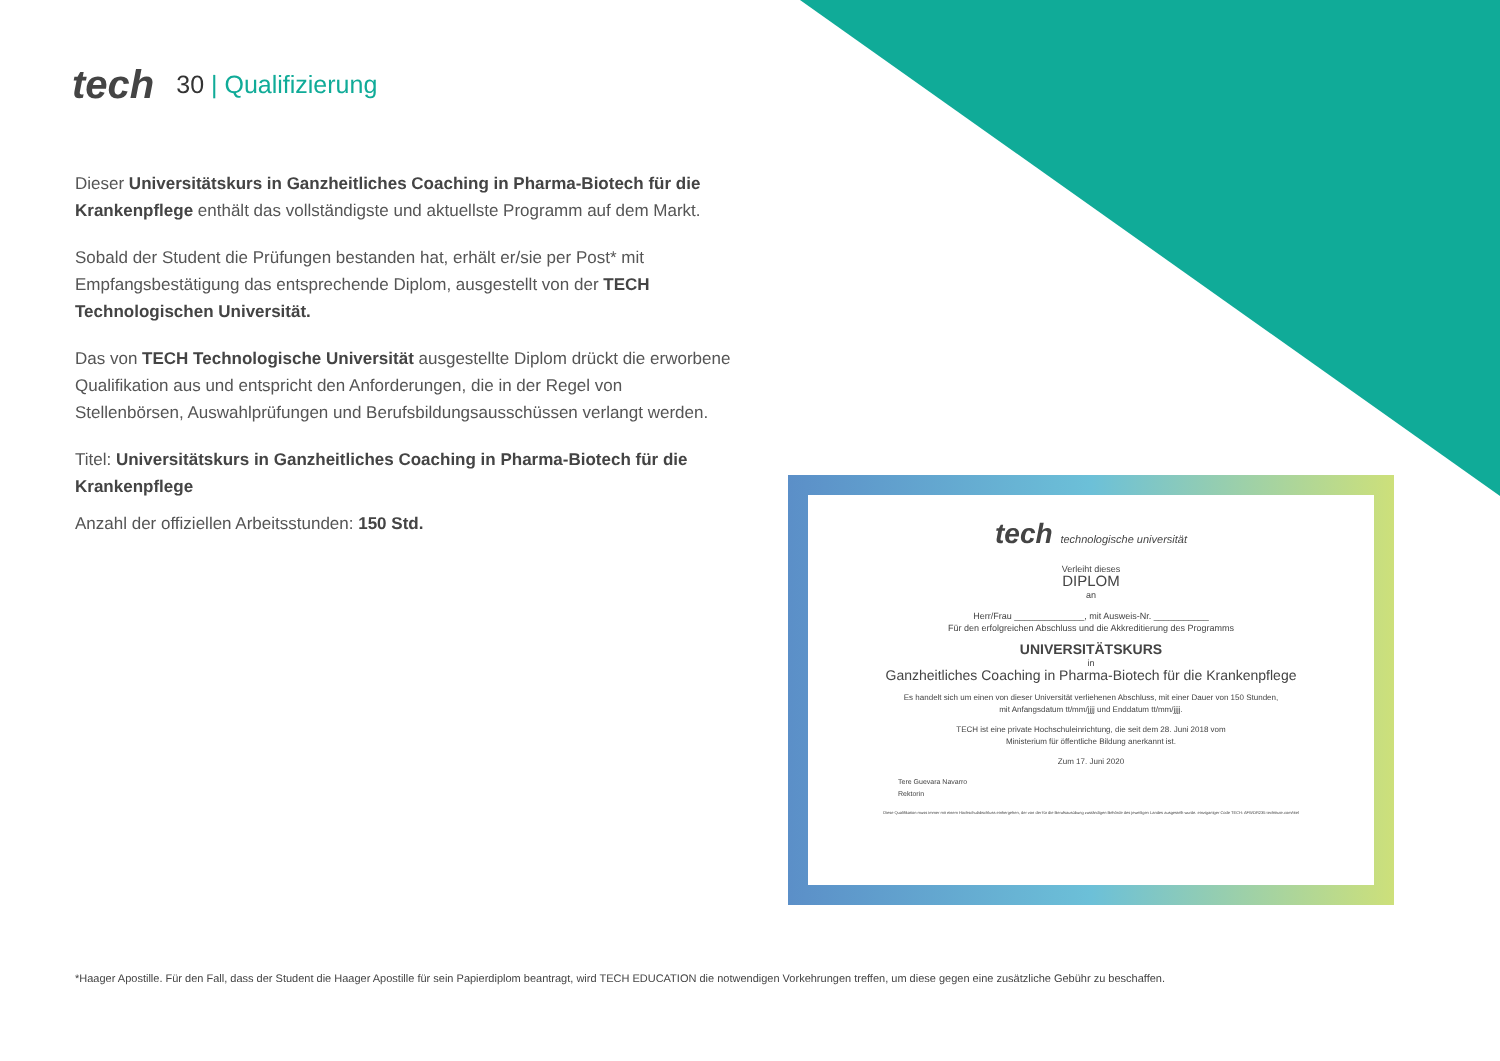tech
30 | Qualifizierung
Dieser Universitätskurs in Ganzheitliches Coaching in Pharma-Biotech für die Krankenpflege enthält das vollständigste und aktuellste Programm auf dem Markt.
Sobald der Student die Prüfungen bestanden hat, erhält er/sie per Post* mit Empfangsbestätigung das entsprechende Diplom, ausgestellt von der TECH Technologischen Universität.
Das von TECH Technologische Universität ausgestellte Diplom drückt die erworbene Qualifikation aus und entspricht den Anforderungen, die in der Regel von Stellenbörsen, Auswahlprüfungen und Berufsbildungsausschüssen verlangt werden.
Titel: Universitätskurs in Ganzheitliches Coaching in Pharma-Biotech für die Krankenpflege
Anzahl der offiziellen Arbeitsstunden: 150 Std.
tech technologische universität
Verleiht dieses
DIPLOM
an
Herr/Frau ______________, mit Ausweis-Nr. ___________
Für den erfolgreichen Abschluss und die Akkreditierung des Programms
UNIVERSITÄTSKURS
in
Ganzheitliches Coaching in Pharma-Biotech für die Krankenpflege
Es handelt sich um einen von dieser Universität verliehenen Abschluss, mit einer Dauer von 150 Stunden,
mit Anfangsdatum tt/mm/jjjj und Enddatum tt/mm/jjjj.
TECH ist eine private Hochschuleinrichtung, die seit dem 28. Juni 2018 vom
Ministerium für öffentliche Bildung anerkannt ist.
Zum 17. Juni 2020
Tere Guevara Navarro
Rektorin
Diese Qualifikation muss immer mit einem Hochschulabschluss einhergehen, der von der für die Berufsausübung zuständigen Behörde des jeweiligen Landes ausgestellt wurde. einzigartiger Code TECH: AFWOR235 techtitute.com/titel
*Haager Apostille. Für den Fall, dass der Student die Haager Apostille für sein Papierdiplom beantragt, wird TECH EDUCATION die notwendigen Vorkehrungen treffen, um diese gegen eine zusätzliche Gebühr zu beschaffen.